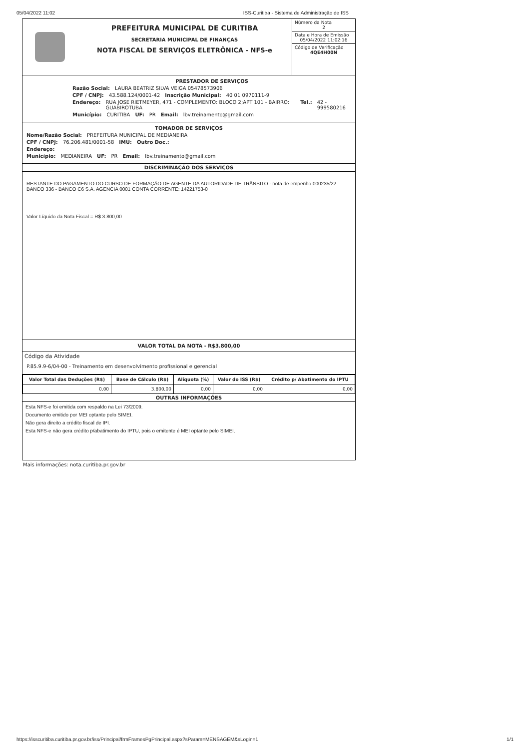05/04/2022 11:02 ISS-Curitiba - Sistema de Administração de ISS
PREFEITURA MUNICIPAL DE CURITIBA
SECRETARIA MUNICIPAL DE FINANÇAS
NOTA FISCAL DE SERVIÇOS ELETRÔNICA - NFS-e
Número da Nota
2
Data e Hora de Emissão
05/04/2022 11:02:16
Código de Verificação
4QE4H00N
PRESTADOR DE SERVIÇOS
Razão Social: LAURA BEATRIZ SILVA VEIGA 05478573906
CPF / CNPJ: 43.588.124/0001-42 Inscrição Municipal: 40 01 0970111-9
Endereço: RUA JOSE RIETMEYER, 471 - COMPLEMENTO: BLOCO 2;APT 101 - BAIRRO: GUABIROTUBA Tel.: 42 - 999580216
Município: CURITIBA UF: PR Email: lbv.treinamento@gmail.com
TOMADOR DE SERVIÇOS
Nome/Razão Social: PREFEITURA MUNICIPAL DE MEDIANEIRA
CPF / CNPJ: 76.206.481/0001-58 IMU: Outro Doc.:
Endereço:
Município: MEDIANEIRA UF: PR Email: lbv.treinamento@gmail.com
DISCRIMINAÇÃO DOS SERVIÇOS
RESTANTE DO PAGAMENTO DO CURSO DE FORMAÇÃO DE AGENTE DA AUTORIDADE DE TRÂNSITO - nota de empenho 000235/22
BANCO 336 - BANCO C6 S.A. AGENCIA 0001 CONTA CORRENTE: 14221753-0
Valor Líquido da Nota Fiscal = R$ 3.800,00
VALOR TOTAL DA NOTA - R$3.800,00
Código da Atividade
P.85.9.9-6/04-00 - Treinamento em desenvolvimento profissional e gerencial
| Valor Total das Deduções (R$) | Base de Cálculo (R$) | Alíquota (%) | Valor do ISS (R$) | Crédito p/ Abatimento do IPTU |
| --- | --- | --- | --- | --- |
| 0,00 | 3.800,00 | 0,00 | 0,00 | 0,00 |
OUTRAS INFORMAÇÕES
Esta NFS-e foi emitida com respaldo na Lei 73/2009.
Documento emitido por MEI optante pelo SIMEI.
Não gera direito a crédito fiscal de IPI.
Esta NFS-e não gera crédito p/abatimento do IPTU, pois o emitente é MEI optante pelo SIMEI.
Mais informações: nota.curitiba.pr.gov.br
https://isscuritiba.curitiba.pr.gov.br/iss/Principal/frmFramesPgPrincipal.aspx?sParam=MENSAGEM&sLogin=1 1/1